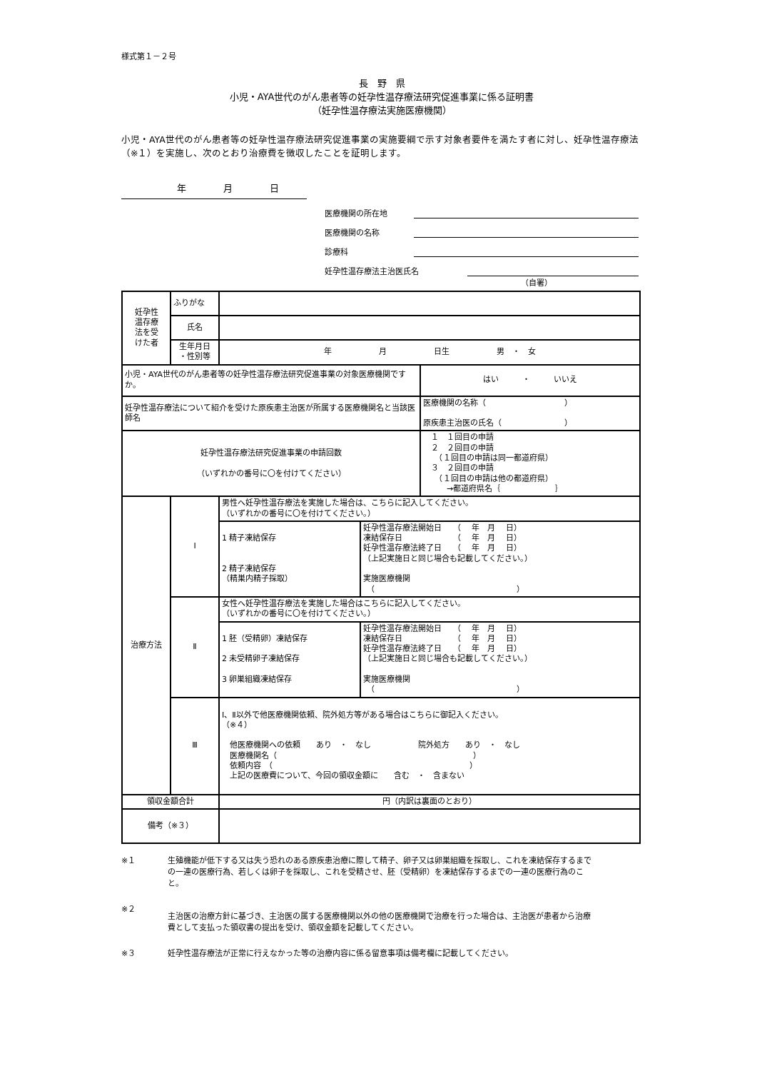様式第１－２号
長　野　県
小児・AYA世代のがん患者等の妊孕性温存療法研究促進事業に係る証明書
（妊孕性温存療法実施医療機関）
小児・AYA世代のがん患者等の妊孕性温存療法研究促進事業の実施要綱で示す対象者要件を満たす者に対し、妊孕性温存療法（※１）を実施し、次のとおり治療費を徴収したことを証明します。
　　　　　　年　　　　月　　　　日
医療機関の所在地
医療機関の名称
診療科
妊孕性温存療法主治医氏名
（自署）
| 妊孕性 温存療 法を受 けた者 | ふりがな | | |
| | 氏名 | | |
| | 生年月日 ・性別等 | 年 月 日生 男 ・ 女 | |
| 小児・AYA世代のがん患者等の妊孕性温存療法研究促進事業の対象医療機関ですか。 | | | はい ・ いいえ |
| 妊孕性温存療法について紹介を受けた原疾患主治医が所属する医療機関名と当該医師名 | | | 医療機関の名称（ ） 原疾患主治医の氏名（ ） |
| 妊孕性温存療法研究促進事業の申請回数 （いずれかの番号に〇を付けてください） | | | １ １回目の申請 ２ ２回目の申請 （１回目の申請は同一都道府県） ３ ２回目の申請 （１回目の申請は他の都道府県） →都道府県名｛ ｝ |
| 治療方法 | Ⅰ | / 男性へ妊孕性温存療法を実施した場合は、こちらに記入してください。 （いずれかの番号に〇を付けてください。） / / / 1 精子凍結保存 2 精子凍結保存 （精巣内精子採取） / 妊孕性温存療法開始日 （ 年 月 日） 凍結保存日 （ 年 月 日） 妊孕性温存療法終了日 （ 年 月 日） （上記実施日と同じ場合も記載してください。） 実施医療機関 （ ） / | |
| | Ⅱ | / 女性へ妊孕性温存療法を実施した場合はこちらに記入してください。 （いずれかの番号に〇を付けてください。） / / / 1 胚（受精卵）凍結保存 2 未受精卵子凍結保存 3 卵巣組織凍結保存 / 妊孕性温存療法開始日 （ 年 月 日） 凍結保存日 （ 年 月 日） 妊孕性温存療法終了日 （ 年 月 日） （上記実施日と同じ場合も記載してください。） 実施医療機関 （ ） / | |
| | Ⅲ | Ⅰ、Ⅱ以外で他医療機関依頼、院外処方等がある場合はこちらに御記入ください。 （※４） 他医療機関への依頼 あり ・ なし 院外処方 あり ・ なし 医療機関名（ ） 依頼内容 （ ） 上記の医療費について、今回の領収金額に 含む ・ 含まない | |
| 領収金額合計 | | 円（内訳は裏面のとおり） | |
| 備考（※３） | | | |
※１ 生殖機能が低下する又は失う恐れのある原疾患治療に際して精子、卵子又は卵巣組織を採取し、これを凍結保存するまでの一連の医療行為、若しくは卵子を採取し、これを受精させ、胚（受精卵）を凍結保存するまでの一連の医療行為のこと。
※２
主治医の治療方針に基づき、主治医の属する医療機関以外の他の医療機関で治療を行った場合は、主治医が患者から治療費として支払った領収書の提出を受け、領収金額を記載してください。
※３ 妊孕性温存療法が正常に行えなかった等の治療内容に係る留意事項は備考欄に記載してください。